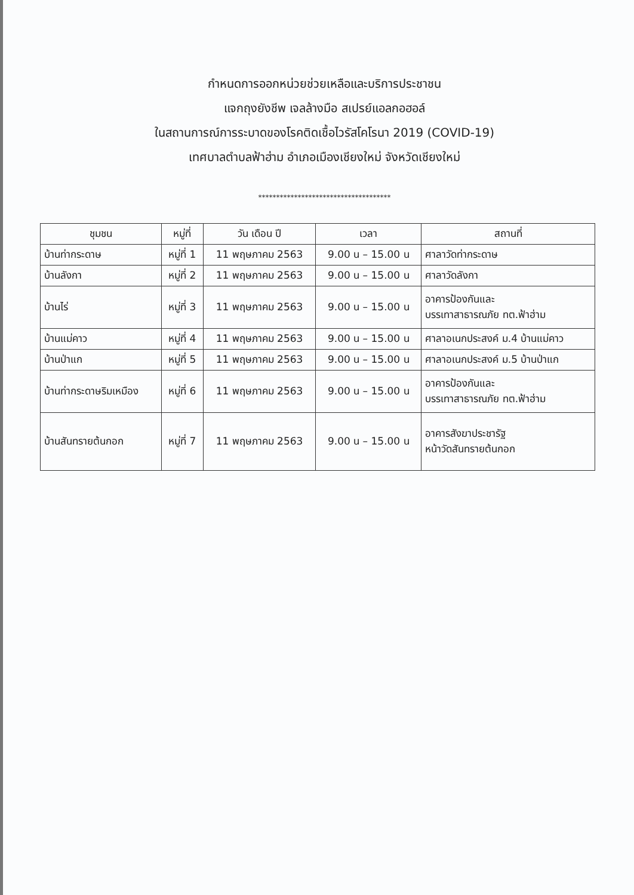กำหนดการออกหน่วยช่วยเหลือและบริการประชาชน
แจกถุงยังชีพ เจลล้างมือ สเปรย์แอลกอฮอล์
ในสถานการณ์การระบาดของโรคติดเชื้อไวรัสโคโรนา 2019 (COVID-19)
เทศบาลตำบลฟ้าฮ่าม อำเภอเมืองเชียงใหม่ จังหวัดเชียงใหม่
*************************************
| ชุมชน | หมู่ที่ | วัน เดือน ปี | เวลา | สถานที่ |
| --- | --- | --- | --- | --- |
| บ้านท่ากระดาษ | หมู่ที่ 1 | 11 พฤษภาคม 2563 | 9.00 น – 15.00 น | ศาลาวัดท่ากระดาษ |
| บ้านลังกา | หมู่ที่ 2 | 11 พฤษภาคม 2563 | 9.00 น – 15.00 น | ศาลาวัดลังกา |
| บ้านไร่ | หมู่ที่ 3 | 11 พฤษภาคม 2563 | 9.00 น – 15.00 น | อาคารป้องกันและ บรรเทาสาธารณภัย ทต.ฟ้าฮ่าม |
| บ้านแม่คาว | หมู่ที่ 4 | 11 พฤษภาคม 2563 | 9.00 น – 15.00 น | ศาลาอเนกประสงค์ ม.4 บ้านแม่คาว |
| บ้านป่าแก | หมู่ที่ 5 | 11 พฤษภาคม 2563 | 9.00 น – 15.00 น | ศาลาอเนกประสงค์ ม.5 บ้านป่าแก |
| บ้านท่ากระดาษริมเหมือง | หมู่ที่ 6 | 11 พฤษภาคม 2563 | 9.00 น – 15.00 น | อาคารป้องกันและ บรรเทาสาธารณภัย ทต.ฟ้าฮ่าม |
| บ้านสันทรายต้นกอก | หมู่ที่ 7 | 11 พฤษภาคม 2563 | 9.00 น – 15.00 น | อาคารสังฆาประชารัฐ หน้าวัดสันทรายต้นกอก |